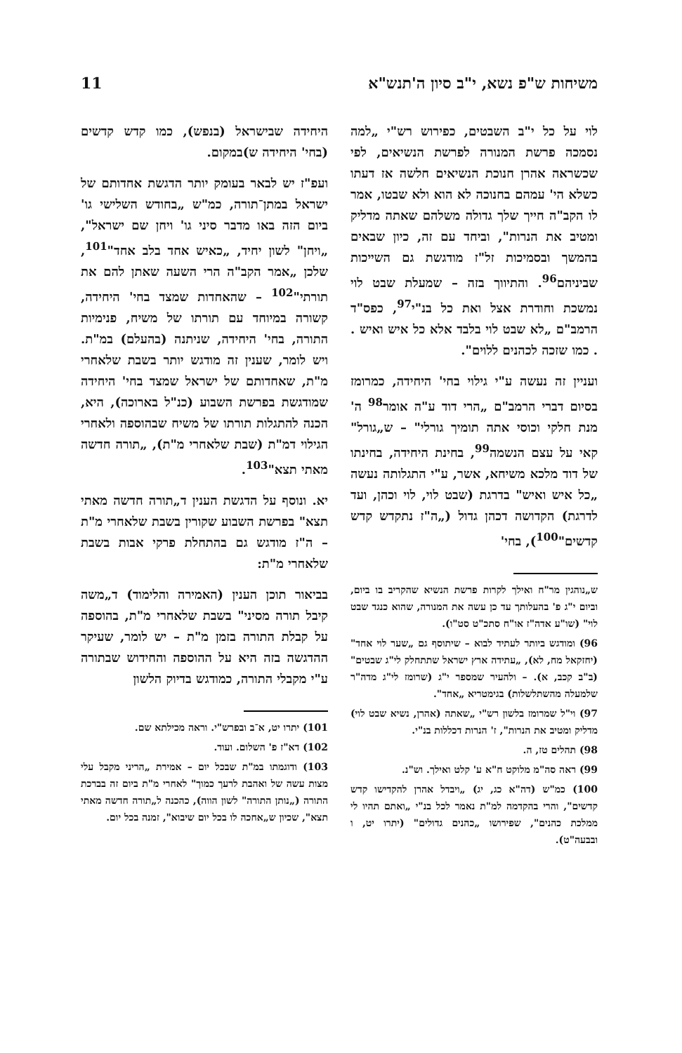משיחות ש"פ נשא, י"ב סיון ה'תנש"א 11
לוי על כל י"ב השבטים, כפירוש רש"י „למה נסמכה פרשת המנורה לפרשת הנשיאים, לפי שכשראה אהרן חנוכת הנשיאים חלשה אז דעתו כשלא הי' עמהם בחנוכה לא הוא ולא שבטו, אמר לו הקב"ה חייך שלך גדולה משלהם שאתה מדליק ומטיב את הנרות", וביחד עם זה, כיון שבאים בהמשך ובסמיכות זל"ז מודגשת גם השייכות שביניהם<sup>96</sup>. והתיווך בזה – שמעלת שבט לוי נמשכת וחודרת אצל ואת כל בנ"י<sup>97</sup>, כפס"ד הרמב"ם „לא שבט לוי בלבד אלא כל איש ואיש . . כמו שזכה לכהנים ללוים".
ועניין זה נעשה ע"י גילוי בחי' היחידה, כמרומז בסיום דברי הרמב"ם „הרי דוד ע"ה אומר<sup>98</sup> ה' מנת חלקי וכוסי אתה תומיך גורלי" – ש„גורל" קאי על עצם הנשמה<sup>99</sup>, בחינת היחידה, בחינתו של דוד מלכא משיחא, אשר, ע"י התגלותה נעשה „כל איש ואיש" בדרגת (שבט לוי, לוי וכהן, ועד לדרגת) הקדושה דכהן גדול („ה"ז נתקדש קדש קדשים"<sup>100</sup>), בחי'
ש„נוהגין מר"ח ואילך לקרות פרשת הנשיא שהקריב בו ביום, וביום י"ג פ' בהעלותך עד כן עשה את המנורה, שהוא כנגד שבט לוי" (שו"ע אדה"ז או"ח סתכ"ט סט"ו).
96) ומודגש ביותר לעתיד לבוא – שיתוסף גם „שער לוי אחד" (יחזקאל מח, לא), „עתידה ארץ ישראל שתתחלק לי"ג שבטים" (ב"ב קכב, א). – ולהעיר שמספר י"ג (שרומז לי"ג מדה"ר שלמעלה מהשתלשלות) בגימטריא „אחד".
97) וי"ל שמרומז בלשון רש"י „שאתה (אהרן, נשיא שבט לוי) מדליק ומטיב את הנרות", ז' הנרות דכללות בנ"י.
98) תהלים טז, ה.
99) ראה סה"מ מלוקט ח"א ע' קלט ואילך. וש"נ.
100) כמ"ש (דה"א כג, יג) „ויבדל אהרן להקדישו קדש קדשים", והרי בהקדמה למ"ת נאמר לכל בנ"י „ואתם תהיו לי ממלכת כהנים", שפירושו „כהנים גדולים" (יתרו יט, ו ובבעה"ט).
היחידה שבישראל (בנפש), כמו קדש קדשים (בחי' היחידה ש)במקום.
ועפ"ז יש לבאר בעומק יותר הדגשת אחדותם של ישראל במתן־תורה, כמ"ש „בחודש השלישי גו' ביום הזה באו מדבר סיני גו' ויחן שם ישראל", „ויחן" לשון יחיד, „כאיש אחד בלב אחד"<sup>101</sup>, שלכן „אמר הקב"ה הרי השעה שאתן להם את תורתי"<sup>102</sup> – שהאחדות שמצד בחי' היחידה, קשורה במיוחד עם תורתו של משיח, פנימיות התורה, בחי' היחידה, שניתנה (בהעלם) במ"ת. ויש לומר, שענין זה מודגש יותר בשבת שלאחרי מ"ת, שאחדותם של ישראל שמצד בחי' היחידה שמודגשת בפרשת השבוע (כנ"ל בארוכה), היא, הכנה להתגלות תורתו של משיח שבהוספה ולאחרי הגילוי דמ"ת (שבת שלאחרי מ"ת), „תורה חדשה מאתי תצא"<sup>103</sup>.
יא. ונוסף על הדגשת הענין ד„תורה חדשה מאתי תצא" בפרשת השבוע שקורין בשבת שלאחרי מ"ת – ה"ז מודגש גם בהתחלת פרקי אבות בשבת שלאחרי מ"ת:
בביאור תוכן הענין (האמירה והלימוד) ד„משה קיבל תורה מסיני" בשבת שלאחרי מ"ת, בהוספה על קבלת התורה בזמן מ"ת – יש לומר, שעיקר ההדגשה בזה היא על ההוספה והחידוש שבתורה ע"י מקבלי התורה, כמודגש בדיוק הלשון
101) יתרו יט, א־ב ובפרש"י. וראה מכילתא שם.
102) דא"ז פ' השלום. ועוד.
103) ודוגמתו במ"ת שבכל יום – אמירת „הריני מקבל עלי מצות עשה של ואהבת לרעך כמוך" לאחרי מ"ת ביום זה בברכת התורה („נותן התורה" לשון הווה), כהכנה ל„תורה חדשה מאתי תצא", שכיון ש„אחכה לו בכל יום שיבוא", זמנה בכל יום.